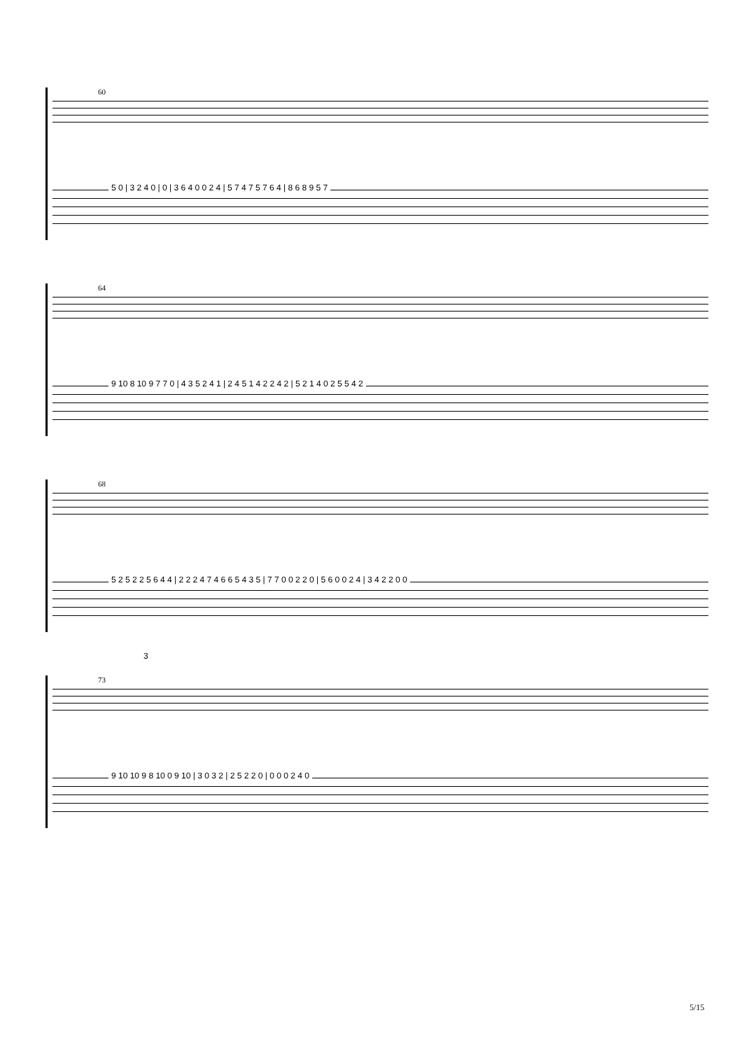60
| 5 0 / 3 2 4 0 / 0 / 3 6 4 0 0 2 4 / 5 7 4 7 5 7 6 4 / 8 6 8 9 5 7 |
64
| 9 10 8 10 9 7 7 0 / 4 3 5 2 4 1 / 2 4 5 1 4 2 2 4 2 / 5 2 1 4 0 2 5 5 4 2 |
68
| 5 2 5 2 2 5 6 4 4 / 2 2 2 4 7 4 6 6 5 4 3 5 / 7 7 0 0 2 2 0 / 5 6 0 0 2 4 / 3 4 2 2 0 0 |
3
73
| 9 10 10 9 8 10 0 9 10 / 3 0 3 2 / 2 5 2 2 0 / 0 0 0 2 4 0 |
5/15